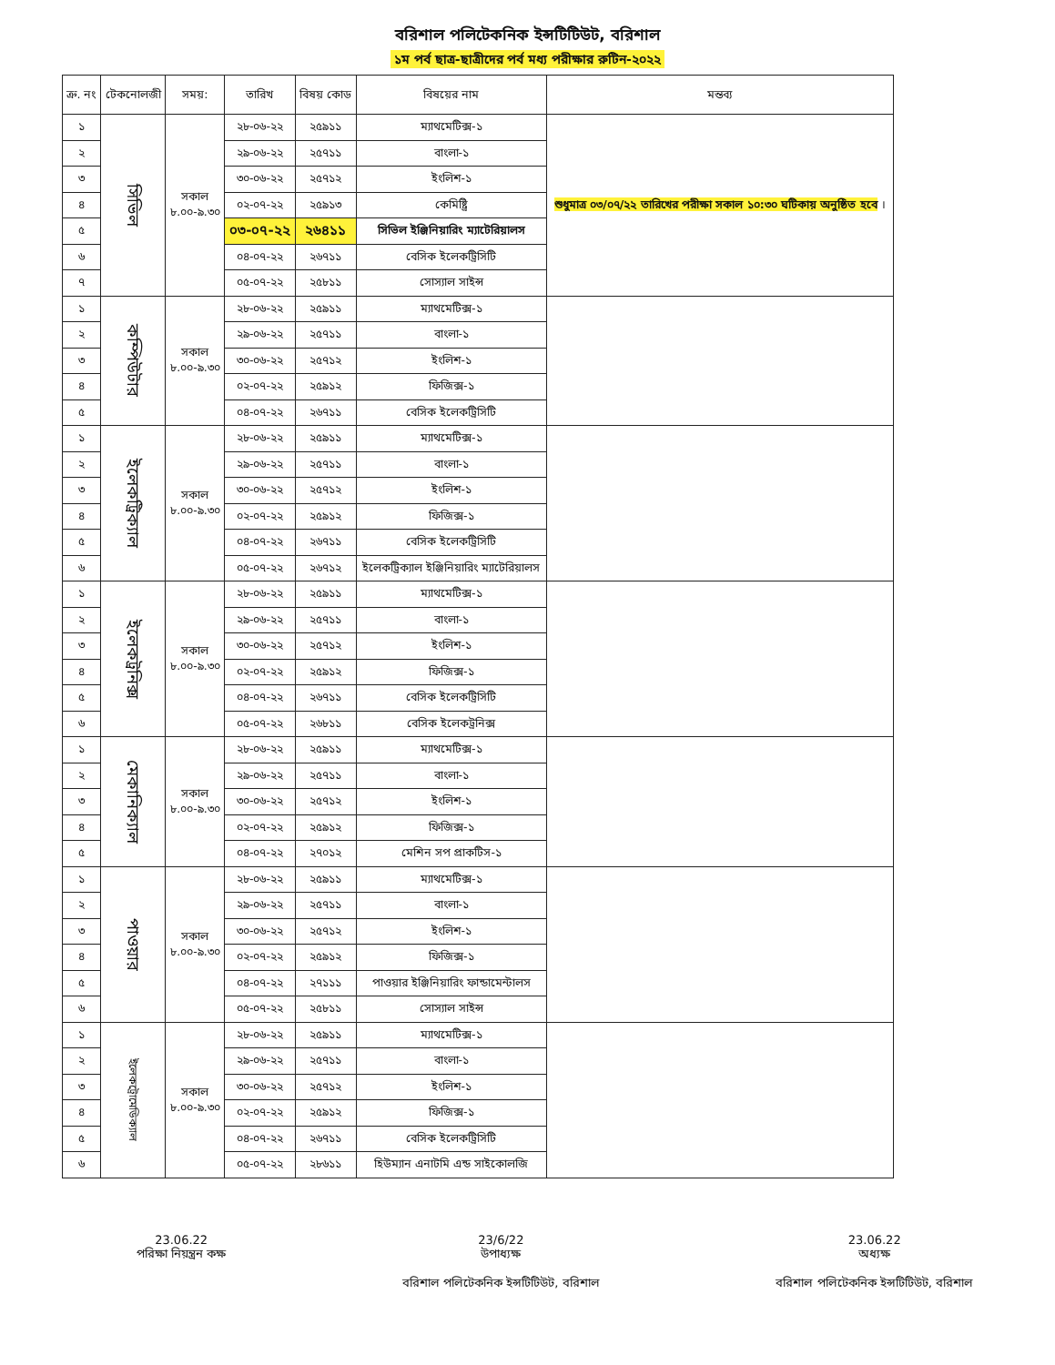বরিশাল পলিটেকনিক ইন্সটিটিউট, বরিশাল
১ম পর্ব ছাত্র-ছাত্রীদের পর্ব মধ্য পরীক্ষার রুটিন-২০২২
| ক্র. নং | টেকনোলজী | সময়: | তারিখ | বিষয় কোড | বিষয়ের নাম | মন্তব্য |
| --- | --- | --- | --- | --- | --- | --- |
| ১ | সিভিল | সকাল ৮.০০-৯.৩০ | ২৮-০৬-২২ | ২৫৯১১ | ম্যাথমেটিক্স-১ | শুধুমাত্র ০৩/০৭/২২ তারিখের পরীক্ষা সকাল ১০:৩০ ঘটিকায় অনুষ্ঠিত হবে । |
| ২ | | | ২৯-০৬-২২ | ২৫৭১১ | বাংলা-১ | |
| ৩ | | | ৩০-০৬-২২ | ২৫৭১২ | ইংলিশ-১ | |
| ৪ | | | ০২-০৭-২২ | ২৫৯১৩ | কেমিষ্ট্রি | |
| ৫ | | | ০৩-০৭-২২ | ২৬৪১১ | সিভিল ইঞ্জিনিয়ারিং ম্যাটেরিয়ালস | |
| ৬ | | | ০৪-০৭-২২ | ২৬৭১১ | বেসিক ইলেকট্রিসিটি | |
| ৭ | | | ০৫-০৭-২২ | ২৫৮১১ | সোস্যাল সাইন্স | |
| ১ | কম্পিউটার | সকাল ৮.০০-৯.৩০ | ২৮-০৬-২২ | ২৫৯১১ | ম্যাথমেটিক্স-১ | |
| ২ | | | ২৯-০৬-২২ | ২৫৭১১ | বাংলা-১ | |
| ৩ | | | ৩০-০৬-২২ | ২৫৭১২ | ইংলিশ-১ | |
| ৪ | | | ০২-০৭-২২ | ২৫৯১২ | ফিজিক্স-১ | |
| ৫ | | | ০৪-০৭-২২ | ২৬৭১১ | বেসিক ইলেকট্রিসিটি | |
| ১ | ইলেকট্রিক্যাল | সকাল ৮.০০-৯.৩০ | ২৮-০৬-২২ | ২৫৯১১ | ম্যাথমেটিক্স-১ | |
| ২ | | | ২৯-০৬-২২ | ২৫৭১১ | বাংলা-১ | |
| ৩ | | | ৩০-০৬-২২ | ২৫৭১২ | ইংলিশ-১ | |
| ৪ | | | ০২-০৭-২২ | ২৫৯১২ | ফিজিক্স-১ | |
| ৫ | | | ০৪-০৭-২২ | ২৬৭১১ | বেসিক ইলেকট্রিসিটি | |
| ৬ | | | ০৫-০৭-২২ | ২৬৭১২ | ইলেকট্রিক্যাল ইঞ্জিনিয়ারিং ম্যাটেরিয়ালস | |
| ১ | ইলেকট্রনিক্স | সকাল ৮.০০-৯.৩০ | ২৮-০৬-২২ | ২৫৯১১ | ম্যাথমেটিক্স-১ | |
| ২ | | | ২৯-০৬-২২ | ২৫৭১১ | বাংলা-১ | |
| ৩ | | | ৩০-০৬-২২ | ২৫৭১২ | ইংলিশ-১ | |
| ৪ | | | ০২-০৭-২২ | ২৫৯১২ | ফিজিক্স-১ | |
| ৫ | | | ০৪-০৭-২২ | ২৬৭১১ | বেসিক ইলেকট্রিসিটি | |
| ৬ | | | ০৫-০৭-২২ | ২৬৮১১ | বেসিক ইলেকট্রনিক্স | |
| ১ | মেকানিক্যাল | সকাল ৮.০০-৯.৩০ | ২৮-০৬-২২ | ২৫৯১১ | ম্যাথমেটিক্স-১ | |
| ২ | | | ২৯-০৬-২২ | ২৫৭১১ | বাংলা-১ | |
| ৩ | | | ৩০-০৬-২২ | ২৫৭১২ | ইংলিশ-১ | |
| ৪ | | | ০২-০৭-২২ | ২৫৯১২ | ফিজিক্স-১ | |
| ৫ | | | ০৪-০৭-২২ | ২৭০১২ | মেশিন সপ প্রাকটিস-১ | |
| ১ | পাওয়ার | সকাল ৮.০০-৯.৩০ | ২৮-০৬-২২ | ২৫৯১১ | ম্যাথমেটিক্স-১ | |
| ২ | | | ২৯-০৬-২২ | ২৫৭১১ | বাংলা-১ | |
| ৩ | | | ৩০-০৬-২২ | ২৫৭১২ | ইংলিশ-১ | |
| ৪ | | | ০২-০৭-২২ | ২৫৯১২ | ফিজিক্স-১ | |
| ৫ | | | ০৪-০৭-২২ | ২৭১১১ | পাওয়ার ইঞ্জিনিয়ারিং ফান্ডামেন্টালস | |
| ৬ | | | ০৫-০৭-২২ | ২৫৮১১ | সোস্যাল সাইন্স | |
| ১ | ইলেকট্রোমেডিক্যাল | সকাল ৮.০০-৯.৩০ | ২৮-০৬-২২ | ২৫৯১১ | ম্যাথমেটিক্স-১ | |
| ২ | | | ২৯-০৬-২২ | ২৫৭১১ | বাংলা-১ | |
| ৩ | | | ৩০-০৬-২২ | ২৫৭১২ | ইংলিশ-১ | |
| ৪ | | | ০২-০৭-২২ | ২৫৯১২ | ফিজিক্স-১ | |
| ৫ | | | ০৪-০৭-২২ | ২৬৭১১ | বেসিক ইলেকট্রিসিটি | |
| ৬ | | | ০৫-০৭-২২ | ২৮৬১১ | হিউম্যান এনাটমি এন্ড সাইকোলজি | |
23.06.22
পরিক্ষা নিয়ন্ত্রন কক্ষ
23/6/22
উপাধ্যক্ষ
বরিশাল পলিটেকনিক ইন্সটিটিউট, বরিশাল
23.06.22
অধ্যক্ষ
বরিশাল পলিটেকনিক ইন্সটিটিউট, বরিশাল